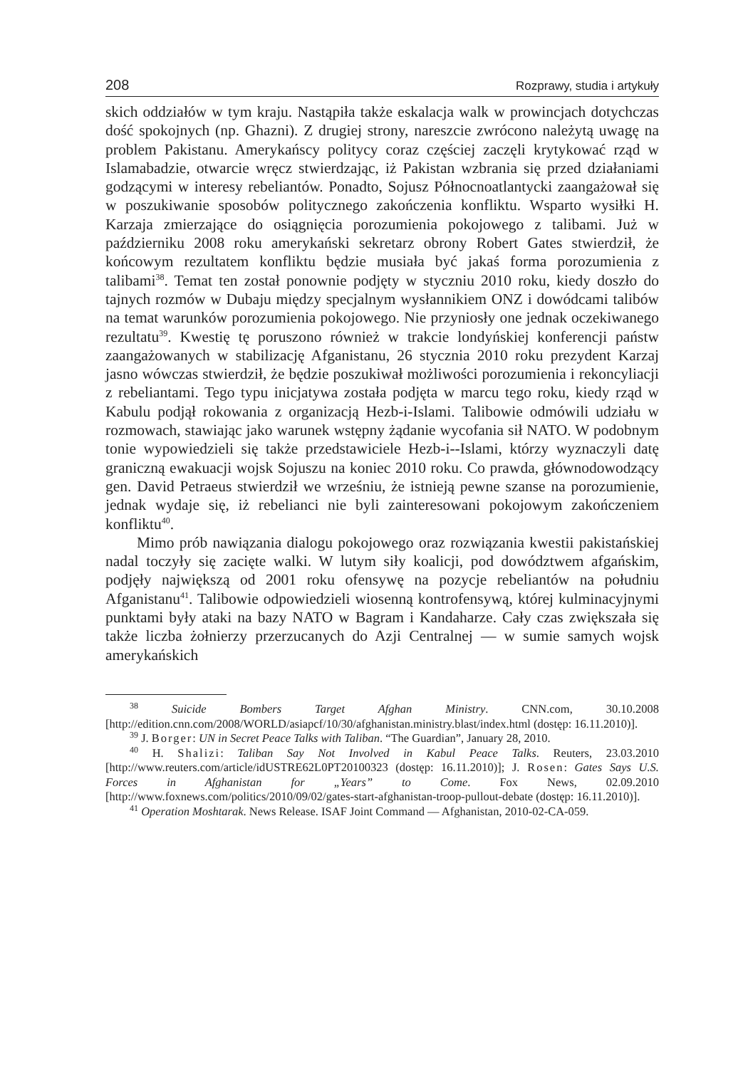208 Rozprawy, studia i artykuły
skich oddziałów w tym kraju. Nastąpiła także eskalacja walk w prowincjach dotychczas dość spokojnych (np. Ghazni). Z drugiej strony, nareszcie zwrócono należytą uwagę na problem Pakistanu. Amerykańscy politycy coraz częściej zaczęli krytykować rząd w Islamabadzie, otwarcie wręcz stwierdzając, iż Pakistan wzbrania się przed działaniami godzącymi w interesy rebeliantów. Ponadto, Sojusz Północnoatlantycki zaangażował się w poszukiwanie sposobów politycznego zakończenia konfliktu. Wsparto wysiłki H. Karzaja zmierzające do osiągnięcia porozumienia pokojowego z talibami. Już w październiku 2008 roku amerykański sekretarz obrony Robert Gates stwierdził, że końcowym rezultatem konfliktu będzie musiała być jakaś forma porozumienia z talibami<sup>38</sup>. Temat ten został ponownie podjęty w styczniu 2010 roku, kiedy doszło do tajnych rozmów w Dubaju między specjalnym wysłannikiem ONZ i dowódcami talibów na temat warunków porozumienia pokojowego. Nie przyniosły one jednak oczekiwanego rezultatu<sup>39</sup>. Kwestię tę poruszono również w trakcie londyńskiej konferencji państw zaangażowanych w stabilizację Afganistanu, 26 stycznia 2010 roku prezydent Karzaj jasno wówczas stwierdził, że będzie poszukiwał możliwości porozumienia i rekoncyliacji z rebeliantami. Tego typu inicjatywa została podjęta w marcu tego roku, kiedy rząd w Kabulu podjął rokowania z organizacją Hezb-i-Islami. Talibowie odmówili udziału w rozmowach, stawiając jako warunek wstępny żądanie wycofania sił NATO. W podobnym tonie wypowiedzieli się także przedstawiciele Hezb-i--Islami, którzy wyznaczyli datę graniczną ewakuacji wojsk Sojuszu na koniec 2010 roku. Co prawda, głównodowodzący gen. David Petraeus stwierdził we wrześniu, że istnieją pewne szanse na porozumienie, jednak wydaje się, iż rebelianci nie byli zainteresowani pokojowym zakończeniem konfliktu<sup>40</sup>.
Mimo prób nawiązania dialogu pokojowego oraz rozwiązania kwestii pakistańskiej nadal toczyły się zacięte walki. W lutym siły koalicji, pod dowództwem afgańskim, podjęły największą od 2001 roku ofensywę na pozycje rebeliantów na południu Afganistanu<sup>41</sup>. Talibowie odpowiedzieli wiosenną kontrofensywą, której kulminacyjnymi punktami były ataki na bazy NATO w Bagram i Kandaharze. Cały czas zwiększała się także liczba żołnierzy przerzucanych do Azji Centralnej — w sumie samych wojsk amerykańskich
<sup>38</sup> Suicide Bombers Target Afghan Ministry. CNN.com, 30.10.2008 [http://edition.cnn.com/2008/WORLD/asiapcf/10/30/afghanistan.ministry.blast/index.html (dostęp: 16.11.2010)].
<sup>39</sup> J. Borger: UN in Secret Peace Talks with Taliban. “The Guardian”, January 28, 2010.
<sup>40</sup> H. Shalizi: Taliban Say Not Involved in Kabul Peace Talks. Reuters, 23.03.2010 [http://www.reuters.com/article/idUSTRE62L0PT20100323 (dostęp: 16.11.2010)]; J. Rosen: Gates Says U.S. Forces in Afghanistan for „Years” to Come. Fox News, 02.09.2010 [http://www.foxnews.com/politics/2010/09/02/gates-start-afghanistan-troop-pullout-debate (dostęp: 16.11.2010)].
<sup>41</sup> Operation Moshtarak. News Release. ISAF Joint Command — Afghanistan, 2010-02-CA-059.